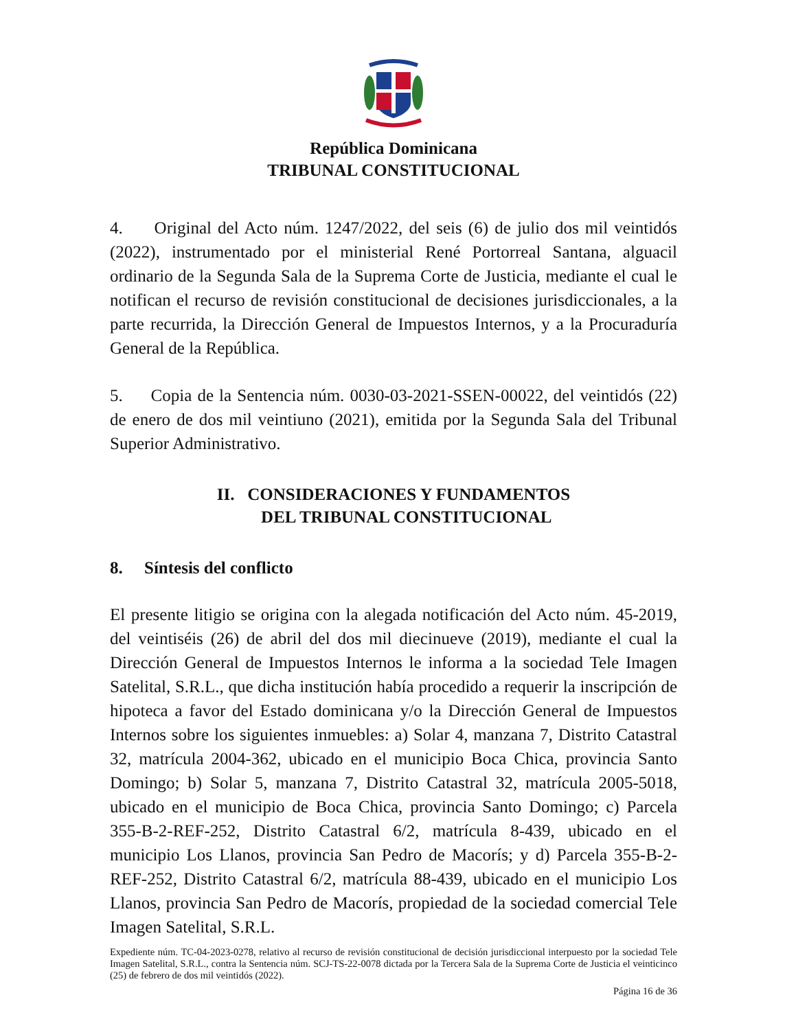República Dominicana
TRIBUNAL CONSTITUCIONAL
4. Original del Acto núm. 1247/2022, del seis (6) de julio dos mil veintidós (2022), instrumentado por el ministerial René Portorreal Santana, alguacil ordinario de la Segunda Sala de la Suprema Corte de Justicia, mediante el cual le notifican el recurso de revisión constitucional de decisiones jurisdiccionales, a la parte recurrida, la Dirección General de Impuestos Internos, y a la Procuraduría General de la República.
5. Copia de la Sentencia núm. 0030-03-2021-SSEN-00022, del veintidós (22) de enero de dos mil veintiuno (2021), emitida por la Segunda Sala del Tribunal Superior Administrativo.
II. CONSIDERACIONES Y FUNDAMENTOS
DEL TRIBUNAL CONSTITUCIONAL
8. Síntesis del conflicto
El presente litigio se origina con la alegada notificación del Acto núm. 45-2019, del veintiséis (26) de abril del dos mil diecinueve (2019), mediante el cual la Dirección General de Impuestos Internos le informa a la sociedad Tele Imagen Satelital, S.R.L., que dicha institución había procedido a requerir la inscripción de hipoteca a favor del Estado dominicana y/o la Dirección General de Impuestos Internos sobre los siguientes inmuebles: a) Solar 4, manzana 7, Distrito Catastral 32, matrícula 2004-362, ubicado en el municipio Boca Chica, provincia Santo Domingo; b) Solar 5, manzana 7, Distrito Catastral 32, matrícula 2005-5018, ubicado en el municipio de Boca Chica, provincia Santo Domingo; c) Parcela 355-B-2-REF-252, Distrito Catastral 6/2, matrícula 8-439, ubicado en el municipio Los Llanos, provincia San Pedro de Macorís; y d) Parcela 355-B-2-REF-252, Distrito Catastral 6/2, matrícula 88-439, ubicado en el municipio Los Llanos, provincia San Pedro de Macorís, propiedad de la sociedad comercial Tele Imagen Satelital, S.R.L.
Expediente núm. TC-04-2023-0278, relativo al recurso de revisión constitucional de decisión jurisdiccional interpuesto por la sociedad Tele Imagen Satelital, S.R.L., contra la Sentencia núm. SCJ-TS-22-0078 dictada por la Tercera Sala de la Suprema Corte de Justicia el veinticinco (25) de febrero de dos mil veintidós (2022).
Página 16 de 36